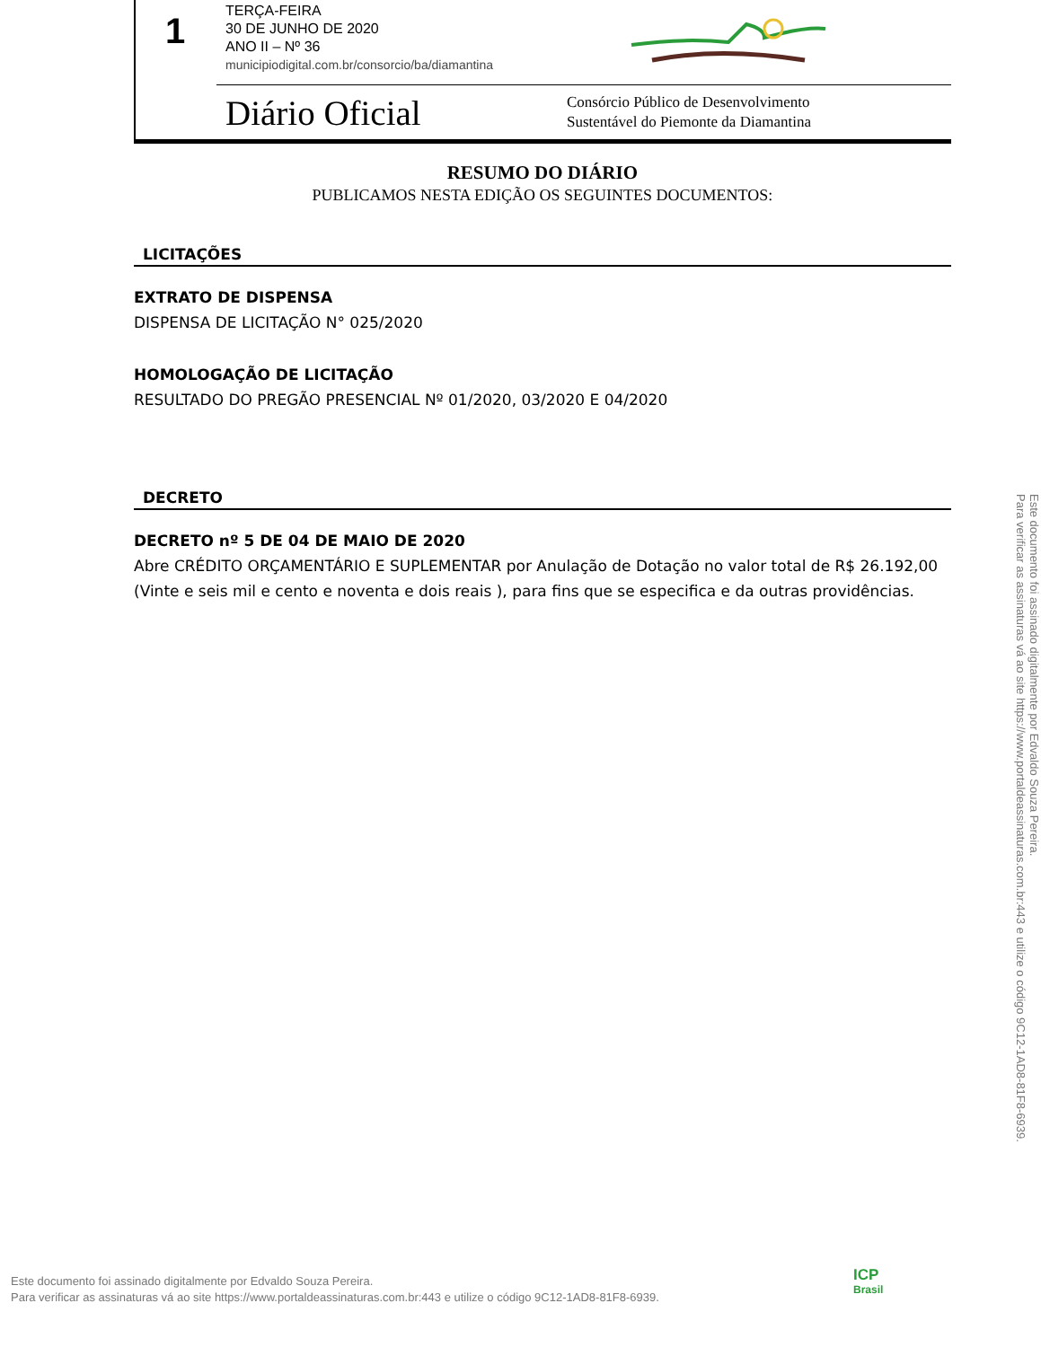1
TERÇA-FEIRA
30 DE JUNHO DE 2020
ANO II – Nº 36
municipiodigital.com.br/consorcio/ba/diamantina
Diário Oficial
Consórcio Público de Desenvolvimento
Sustentável do Piemonte da Diamantina
RESUMO DO DIÁRIO
PUBLICAMOS NESTA EDIÇÃO OS SEGUINTES DOCUMENTOS:
LICITAÇÕES
EXTRATO DE DISPENSA
DISPENSA DE LICITAÇÃO N° 025/2020
HOMOLOGAÇÃO DE LICITAÇÃO
RESULTADO DO PREGÃO PRESENCIAL Nº 01/2020, 03/2020 E 04/2020
DECRETO
DECRETO nº 5 DE 04 DE MAIO DE 2020
Abre CRÉDITO ORÇAMENTÁRIO E SUPLEMENTAR por Anulação de Dotação no valor total de R$ 26.192,00 (Vinte e seis mil e cento e noventa e dois reais ), para fins que se especifica e da outras providências.
Este documento foi assinado digitalmente por Edvaldo Souza Pereira.
Para verificar as assinaturas vá ao site https://www.portaldeassinaturas.com.br:443 e utilize o código 9C12-1AD8-81F8-6939.
Este documento foi assinado digitalmente por Edvaldo Souza Pereira.
Para verificar as assinaturas vá ao site https://www.portaldeassinaturas.com.br:443 e utilize o código 9C12-1AD8-81F8-6939.
ICP
Brasil